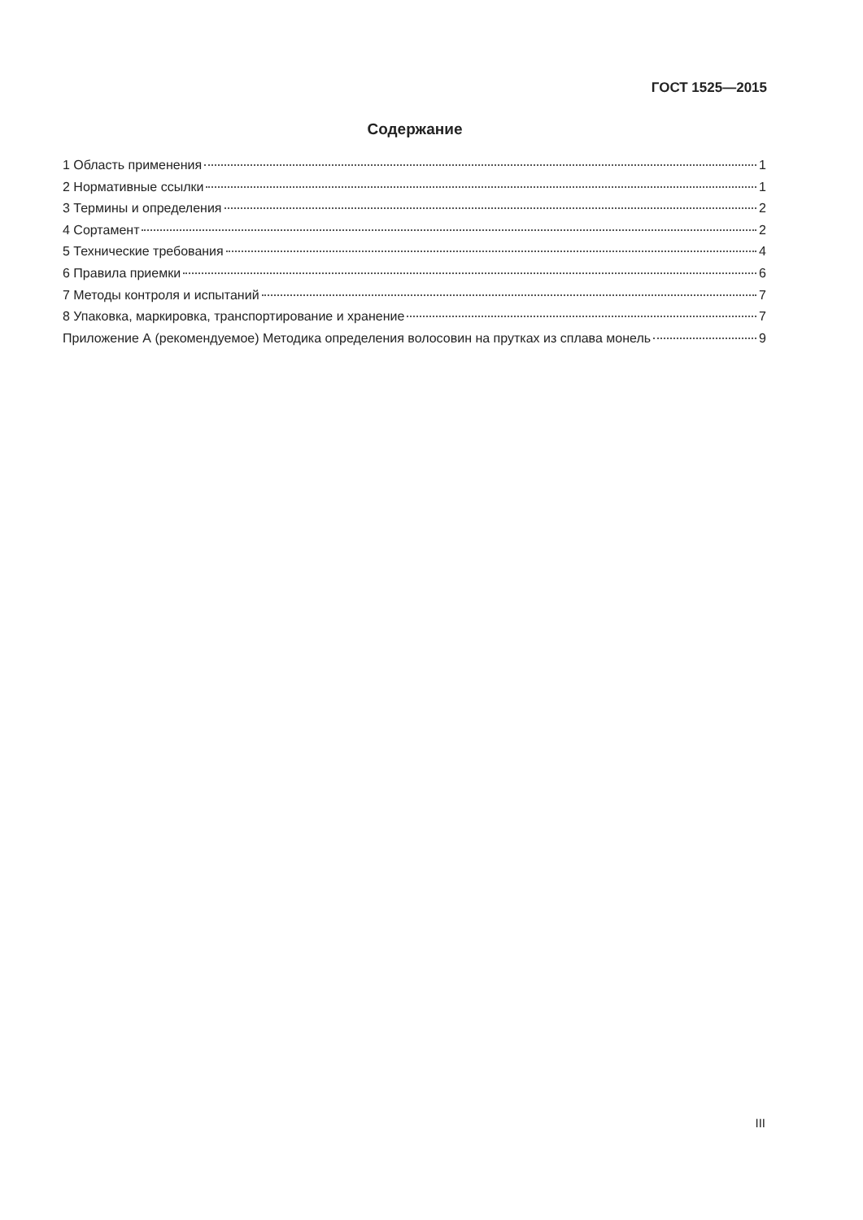ГОСТ 1525—2015
Содержание
1 Область применения 1
2 Нормативные ссылки 1
3 Термины и определения 2
4 Сортамент 2
5 Технические требования 4
6 Правила приемки 6
7 Методы контроля и испытаний 7
8 Упаковка, маркировка, транспортирование и хранение 7
Приложение А (рекомендуемое) Методика определения волосовин на прутках из сплава монель 9
III